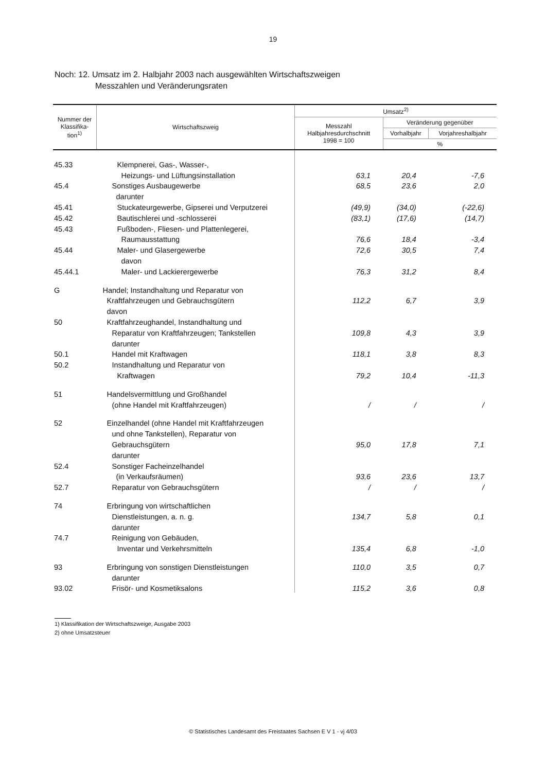19
Noch: 12. Umsatz im 2. Halbjahr 2003 nach ausgewählten Wirtschaftszweigen
Messzahlen und Veränderungsraten
| Nummer der Klassifika-tion<sup>1)</sup> | Wirtschaftszweig | Umsatz<sup>2)</sup> | | |
| --- | --- | --- | --- | --- |
| | | Messzahl Halbjahresdurchschnitt 1998 = 100 | Veränderung gegenüber | |
| | | | Vorhalbjahr | Vorjahreshalbjahr |
| | | | % | |
| 45.33 | Klempnerei, Gas-, Wasser-, | | | |
| | Heizungs- und Lüftungsinstallation | 63,1 | 20,4 | -7,6 |
| 45.4 | Sonstiges Ausbaugewerbe | 68,5 | 23,6 | 2,0 |
| | darunter | | | |
| 45.41 | Stuckateurgewerbe, Gipserei und Verputzerei | (49,9) | (34,0) | (-22,6) |
| 45.42 | Bautischlerei und -schlosserei | (83,1) | (17,6) | (14,7) |
| 45.43 | Fußboden-, Fliesen- und Plattenlegerei, | | | |
| | Raumausstattung | 76,6 | 18,4 | -3,4 |
| 45.44 | Maler- und Glasergewerbe | 72,6 | 30,5 | 7,4 |
| | davon | | | |
| 45.44.1 | Maler- und Lackierergewerbe | 76,3 | 31,2 | 8,4 |
| G | Handel; Instandhaltung und Reparatur von | | | |
| | Kraftfahrzeugen und Gebrauchsgütern | 112,2 | 6,7 | 3,9 |
| | davon | | | |
| 50 | Kraftfahrzeughandel, Instandhaltung und | | | |
| | Reparatur von Kraftfahrzeugen; Tankstellen | 109,8 | 4,3 | 3,9 |
| | darunter | | | |
| 50.1 | Handel mit Kraftwagen | 118,1 | 3,8 | 8,3 |
| 50.2 | Instandhaltung und Reparatur von | | | |
| | Kraftwagen | 79,2 | 10,4 | -11,3 |
| 51 | Handelsvermittlung und Großhandel | | | |
| | (ohne Handel mit Kraftfahrzeugen) | / | / | / |
| 52 | Einzelhandel (ohne Handel mit Kraftfahrzeugen | | | |
| | und ohne Tankstellen), Reparatur von | | | |
| | Gebrauchsgütern | 95,0 | 17,8 | 7,1 |
| | darunter | | | |
| 52.4 | Sonstiger Facheinzelhandel | | | |
| | (in Verkaufsräumen) | 93,6 | 23,6 | 13,7 |
| 52.7 | Reparatur von Gebrauchsgütern | / | / | / |
| 74 | Erbringung von wirtschaftlichen | | | |
| | Dienstleistungen, a. n. g. | 134,7 | 5,8 | 0,1 |
| | darunter | | | |
| 74.7 | Reinigung von Gebäuden, | | | |
| | Inventar und Verkehrsmitteln | 135,4 | 6,8 | -1,0 |
| 93 | Erbringung von sonstigen Dienstleistungen | 110,0 | 3,5 | 0,7 |
| | darunter | | | |
| 93.02 | Frisör- und Kosmetiksalons | 115,2 | 3,6 | 0,8 |
1) Klassifikation der Wirtschaftszweige, Ausgabe 2003
2) ohne Umsatzsteuer
© Statistisches Landesamt des Freistaates Sachsen E V 1 - vj 4/03